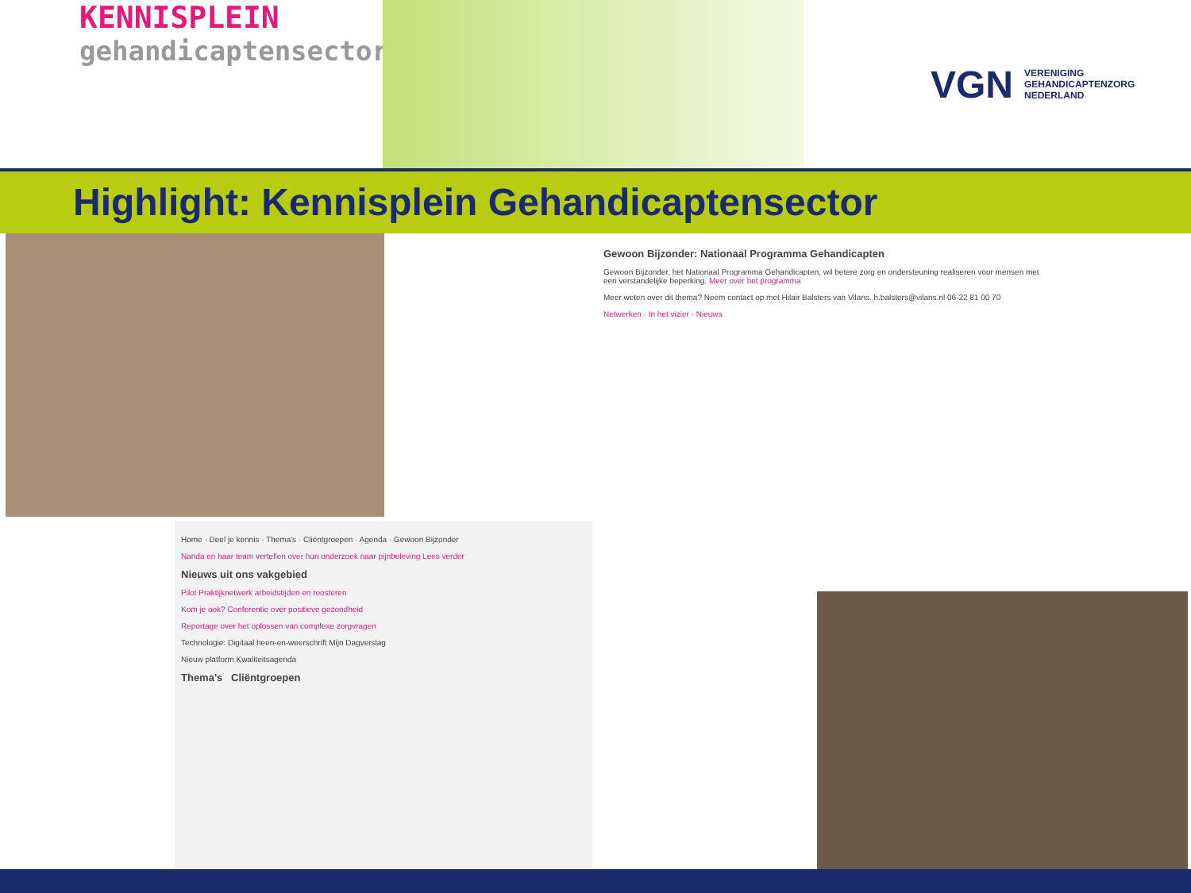KENNISPLEIN
gehandicaptensector
VGN VERENIGING
GEHANDICAPTENZORG
NEDERLAND
Highlight: Kennisplein Gehandicaptensector
Gewoon Bijzonder: Nationaal Programma Gehandicapten
Gewoon Bijzonder, het Nationaal Programma Gehandicapten, wil betere zorg en ondersteuning realiseren voor mensen met een verstandelijke beperking. Meer over het programma
Meer weten over dit thema? Neem contact op met Hilair Balsters van Vilans. h.balsters@vilans.nl 06-22 81 00 70
Netwerken · In het vizier · Nieuws
Home · Deel je kennis · Thema's · Cliëntgroepen · Agenda · Gewoon Bijzonder
Nanda en haar team vertellen over hun onderzoek naar pijnbeleving Lees verder
Nieuws uit ons vakgebied
Pilot Praktijknetwerk arbeidstijden en roosteren
Kom je ook? Conferentie over positieve gezondheid
Reportage over het oplossen van complexe zorgvragen
Technologie: Digitaal heen-en-weerschrift Mijn Dagverslag
Nieuw platform Kwaliteitsagenda
Thema's Cliëntgroepen